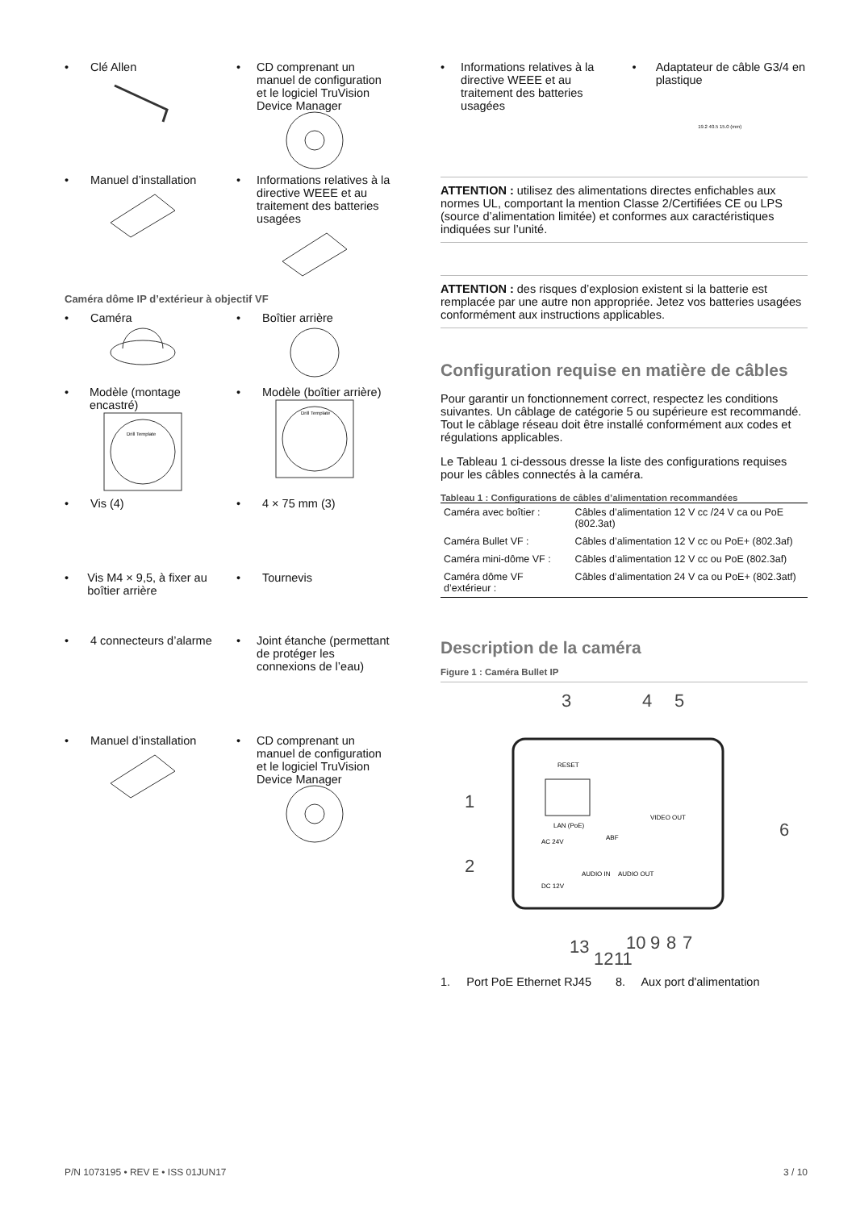• Clé Allen
• CD comprenant un manuel de configuration et le logiciel TruVision Device Manager
• Manuel d’installation
• Informations relatives à la directive WEEE et au traitement des batteries usagées
Caméra dôme IP d’extérieur à objectif VF
• Caméra
• Boîtier arrière
• Modèle (montage encastré)
Drill Template
• Modèle (boîtier arrière)
Drill Template
• Vis (4)
• 4 × 75 mm (3)
• Vis M4 × 9,5, à fixer au boîtier arrière
• Tournevis
• 4 connecteurs d’alarme
• Joint étanche (permettant de protéger les connexions de l’eau)
• Manuel d’installation
• CD comprenant un manuel de configuration et le logiciel TruVision Device Manager
• Informations relatives à la directive WEEE et au traitement des batteries usagées
• Adaptateur de câble G3/4 en plastique
19.2 40.5 15.0 (mm)
ATTENTION : utilisez des alimentations directes enfichables aux normes UL, comportant la mention Classe 2/Certifiées CE ou LPS (source d’alimentation limitée) et conformes aux caractéristiques indiquées sur l’unité.
ATTENTION : des risques d’explosion existent si la batterie est remplacée par une autre non appropriée. Jetez vos batteries usagées conformément aux instructions applicables.
Configuration requise en matière de câbles
Pour garantir un fonctionnement correct, respectez les conditions suivantes. Un câblage de catégorie 5 ou supérieure est recommandé. Tout le câblage réseau doit être installé conformément aux codes et régulations applicables.
Le Tableau 1 ci-dessous dresse la liste des configurations requises pour les câbles connectés à la caméra.
Tableau 1 : Configurations de câbles d’alimentation recommandées
| Caméra avec boîtier : | Câbles d’alimentation 12 V cc /24 V ca ou PoE (802.3at) |
| Caméra Bullet VF : | Câbles d’alimentation 12 V cc ou PoE+ (802.3af) |
| Caméra mini-dôme VF : | Câbles d’alimentation 12 V cc ou PoE (802.3af) |
| Caméra dôme VF d’extérieur : | Câbles d’alimentation 24 V ca ou PoE+ (802.3atf) |
Description de la caméra
Figure 1 : Caméra Bullet IP
RESET
LAN (PoE)
VIDEO OUT
AC 24V
DC 12V
AUDIO IN
ABF
AUDIO OUT
1
2
3
4
5
6
7
8
9
10
11
12
13
1. Port PoE Ethernet RJ45 8. Aux port d'alimentation
P/N 1073195 • REV E • ISS 01JUN17 3 / 10